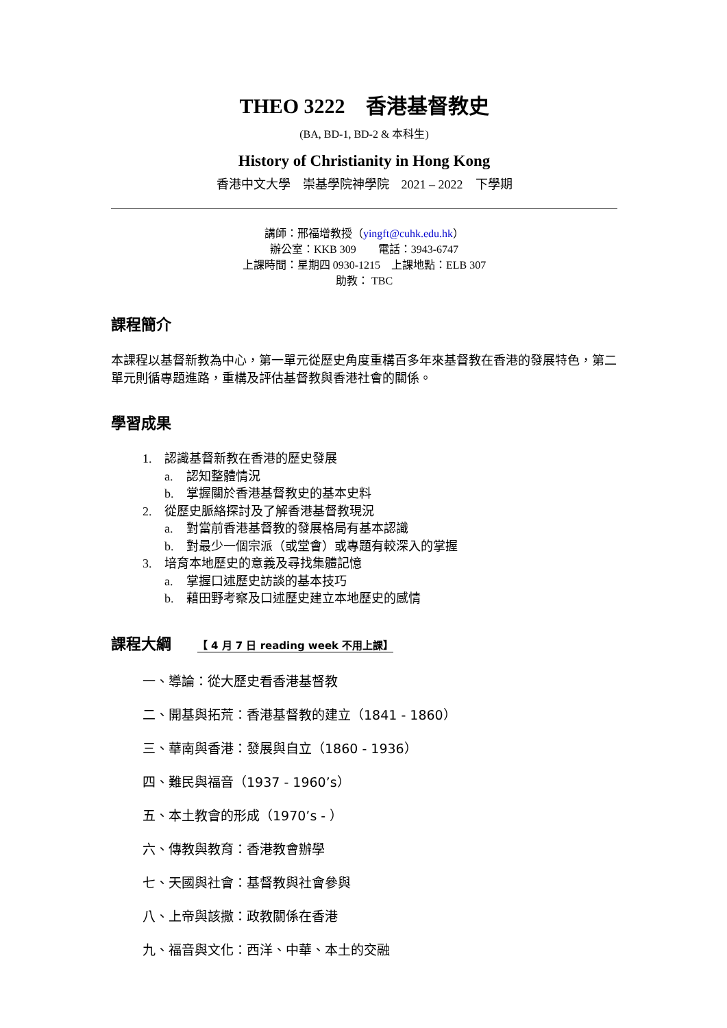THEO 3222　香港基督教史
(BA, BD-1, BD-2 & 本科生)
History of Christianity in Hong Kong
香港中文大學　崇基學院神學院　2021 – 2022　下學期
講師：邢福增教授（yingft@cuhk.edu.hk）
辦公室：KKB 309　　電話：3943-6747
上課時間：星期四 0930-1215　上課地點：ELB 307
助教： TBC
課程簡介
本課程以基督新教為中心，第一單元從歷史角度重構百多年來基督教在香港的發展特色，第二單元則循專題進路，重構及評估基督教與香港社會的關係。
學習成果
1. 認識基督新教在香港的歷史發展
a. 認知整體情況
b. 掌握關於香港基督教史的基本史料
2. 從歷史脈絡探討及了解香港基督教現況
a. 對當前香港基督教的發展格局有基本認識
b. 對最少一個宗派（或堂會）或專題有較深入的掌握
3. 培育本地歷史的意義及尋找集體記憶
a. 掌握口述歷史訪談的基本技巧
b. 藉田野考察及口述歷史建立本地歷史的感情
課程大綱 【 4 月 7 日 reading week 不用上課】
一、導論：從大歷史看香港基督教
二、開基與拓荒：香港基督教的建立（1841 - 1860）
三、華南與香港：發展與自立（1860 - 1936）
四、難民與福音（1937 - 1960’s）
五、本土教會的形成（1970’s - ）
六、傳教與教育：香港教會辦學
七、天國與社會：基督教與社會參與
八、上帝與該撒：政教關係在香港
九、福音與文化：西洋、中華、本土的交融